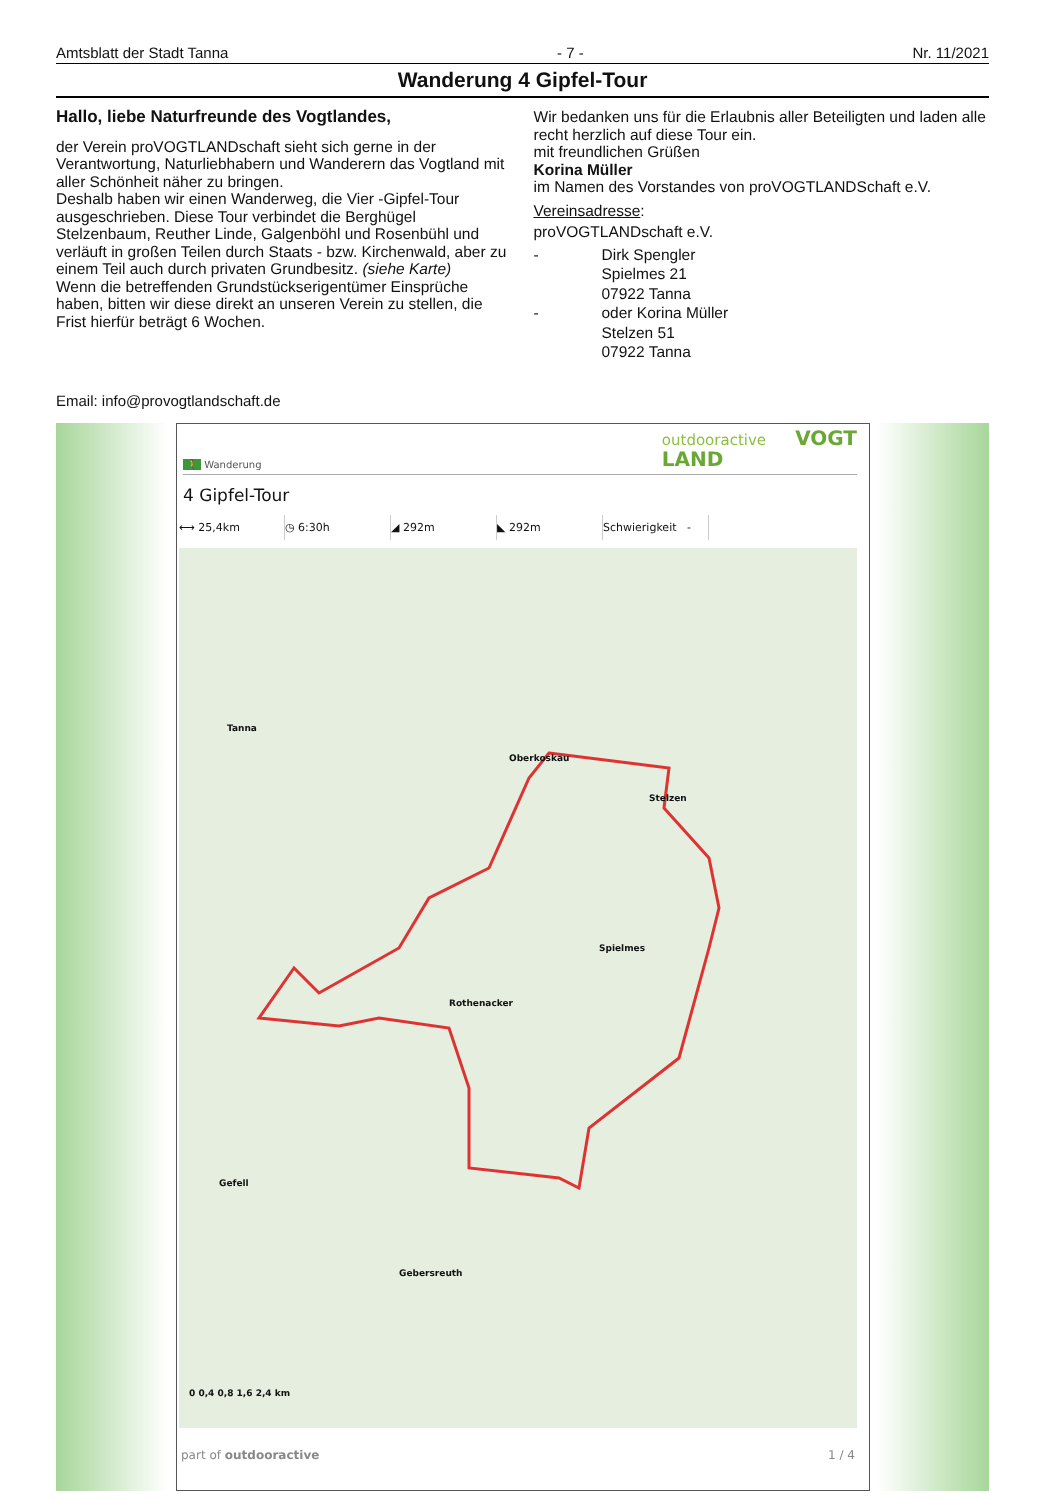Amtsblatt der Stadt Tanna - 7 - Nr. 11/2021
Wanderung 4 Gipfel-Tour
Hallo, liebe Naturfreunde des Vogtlandes,
der Verein proVOGTLANDschaft sieht sich gerne in der Verantwortung, Naturliebhabern und Wanderern das Vogtland mit aller Schönheit näher zu bringen.
Deshalb haben wir einen Wanderweg, die Vier -Gipfel-Tour ausgeschrieben. Diese Tour verbindet die Berghügel Stelzenbaum, Reuther Linde, Galgenböhl und Rosenbühl und verläuft in großen Teilen durch Staats - bzw. Kirchenwald, aber zu einem Teil auch durch privaten Grundbesitz. (siehe Karte)
Wenn die betreffenden Grundstückserigentümer Einsprüche haben, bitten wir diese direkt an unseren Verein zu stellen, die Frist hierfür beträgt 6 Wochen.
Wir bedanken uns für die Erlaubnis aller Beteiligten und laden alle recht herzlich auf diese Tour ein.
mit freundlichen Grüßen
Korina Müller
im Namen des Vorstandes von proVOGTLANDSchaft e.V.
Vereinsadresse:
proVOGTLANDschaft e.V.
- Dirk Spengler Spielmes 21 07922 Tanna - oder Korina Müller Stelzen 51 07922 Tanna
Email: info@provogtlandschaft.de
🚶 Wanderung outdooractive VOGT
LAND
4 Gipfel-Tour
⟷ 25,4km ◷ 6:30h ◢ 292m ◣ 292m Schwierigkeit -
Tanna
Oberkoskau
Stelzen
Spielmes
Rothenacker
Gefell
Gebersreuth
0 0,4 0,8 1,6 2,4 km
part of outdooractive 1 / 4